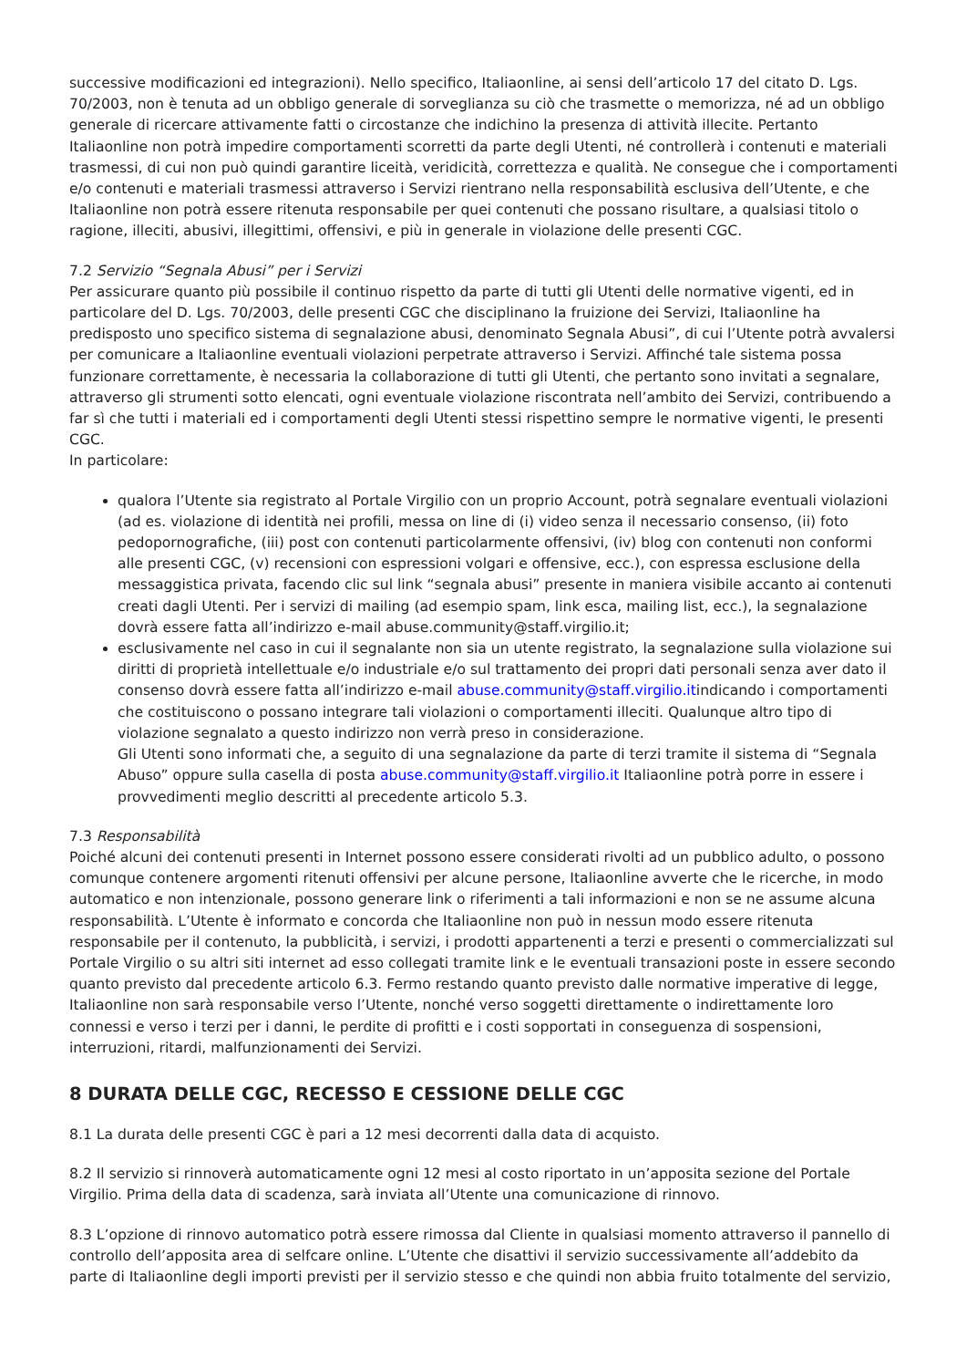successive modificazioni ed integrazioni). Nello specifico, Italiaonline, ai sensi dell’articolo 17 del citato D. Lgs. 70/2003, non è tenuta ad un obbligo generale di sorveglianza su ciò che trasmette o memorizza, né ad un obbligo generale di ricercare attivamente fatti o circostanze che indichino la presenza di attività illecite. Pertanto Italiaonline non potrà impedire comportamenti scorretti da parte degli Utenti, né controllerà i contenuti e materiali trasmessi, di cui non può quindi garantire liceità, veridicità, correttezza e qualità. Ne consegue che i comportamenti e/o contenuti e materiali trasmessi attraverso i Servizi rientrano nella responsabilità esclusiva dell’Utente, e che Italiaonline non potrà essere ritenuta responsabile per quei contenuti che possano risultare, a qualsiasi titolo o ragione, illeciti, abusivi, illegittimi, offensivi, e più in generale in violazione delle presenti CGC.
7.2 Servizio “Segnala Abusi” per i Servizi
Per assicurare quanto più possibile il continuo rispetto da parte di tutti gli Utenti delle normative vigenti, ed in particolare del D. Lgs. 70/2003, delle presenti CGC che disciplinano la fruizione dei Servizi, Italiaonline ha predisposto uno specifico sistema di segnalazione abusi, denominato Segnala Abusi”, di cui l’Utente potrà avvalersi per comunicare a Italiaonline eventuali violazioni perpetrate attraverso i Servizi. Affinché tale sistema possa funzionare correttamente, è necessaria la collaborazione di tutti gli Utenti, che pertanto sono invitati a segnalare, attraverso gli strumenti sotto elencati, ogni eventuale violazione riscontrata nell’ambito dei Servizi, contribuendo a far sì che tutti i materiali ed i comportamenti degli Utenti stessi rispettino sempre le normative vigenti, le presenti CGC.
In particolare:
qualora l’Utente sia registrato al Portale Virgilio con un proprio Account, potrà segnalare eventuali violazioni (ad es. violazione di identità nei profili, messa on line di (i) video senza il necessario consenso, (ii) foto pedopornografiche, (iii) post con contenuti particolarmente offensivi, (iv) blog con contenuti non conformi alle presenti CGC, (v) recensioni con espressioni volgari e offensive, ecc.), con espressa esclusione della messaggistica privata, facendo clic sul link “segnala abusi” presente in maniera visibile accanto ai contenuti creati dagli Utenti. Per i servizi di mailing (ad esempio spam, link esca, mailing list, ecc.), la segnalazione dovrà essere fatta all’indirizzo e-mail abuse.community@staff.virgilio.it;
esclusivamente nel caso in cui il segnalante non sia un utente registrato, la segnalazione sulla violazione sui diritti di proprietà intellettuale e/o industriale e/o sul trattamento dei propri dati personali senza aver dato il consenso dovrà essere fatta all’indirizzo e-mail abuse.community@staff.virgilio.itindicando i comportamenti che costituiscono o possano integrare tali violazioni o comportamenti illeciti. Qualunque altro tipo di violazione segnalato a questo indirizzo non verrà preso in considerazione.
Gli Utenti sono informati che, a seguito di una segnalazione da parte di terzi tramite il sistema di “Segnala Abuso” oppure sulla casella di posta abuse.community@staff.virgilio.it Italiaonline potrà porre in essere i provvedimenti meglio descritti al precedente articolo 5.3.
7.3 Responsabilità
Poiché alcuni dei contenuti presenti in Internet possono essere considerati rivolti ad un pubblico adulto, o possono comunque contenere argomenti ritenuti offensivi per alcune persone, Italiaonline avverte che le ricerche, in modo automatico e non intenzionale, possono generare link o riferimenti a tali informazioni e non se ne assume alcuna responsabilità. L’Utente è informato e concorda che Italiaonline non può in nessun modo essere ritenuta responsabile per il contenuto, la pubblicità, i servizi, i prodotti appartenenti a terzi e presenti o commercializzati sul Portale Virgilio o su altri siti internet ad esso collegati tramite link e le eventuali transazioni poste in essere secondo quanto previsto dal precedente articolo 6.3. Fermo restando quanto previsto dalle normative imperative di legge, Italiaonline non sarà responsabile verso l’Utente, nonché verso soggetti direttamente o indirettamente loro connessi e verso i terzi per i danni, le perdite di profitti e i costi sopportati in conseguenza di sospensioni, interruzioni, ritardi, malfunzionamenti dei Servizi.
8 DURATA DELLE CGC, RECESSO E CESSIONE DELLE CGC
8.1 La durata delle presenti CGC è pari a 12 mesi decorrenti dalla data di acquisto.
8.2 Il servizio si rinnoverà automaticamente ogni 12 mesi al costo riportato in un’apposita sezione del Portale Virgilio. Prima della data di scadenza, sarà inviata all’Utente una comunicazione di rinnovo.
8.3 L’opzione di rinnovo automatico potrà essere rimossa dal Cliente in qualsiasi momento attraverso il pannello di controllo dell’apposita area di selfcare online. L’Utente che disattivi il servizio successivamente all’addebito da parte di Italiaonline degli importi previsti per il servizio stesso e che quindi non abbia fruito totalmente del servizio,